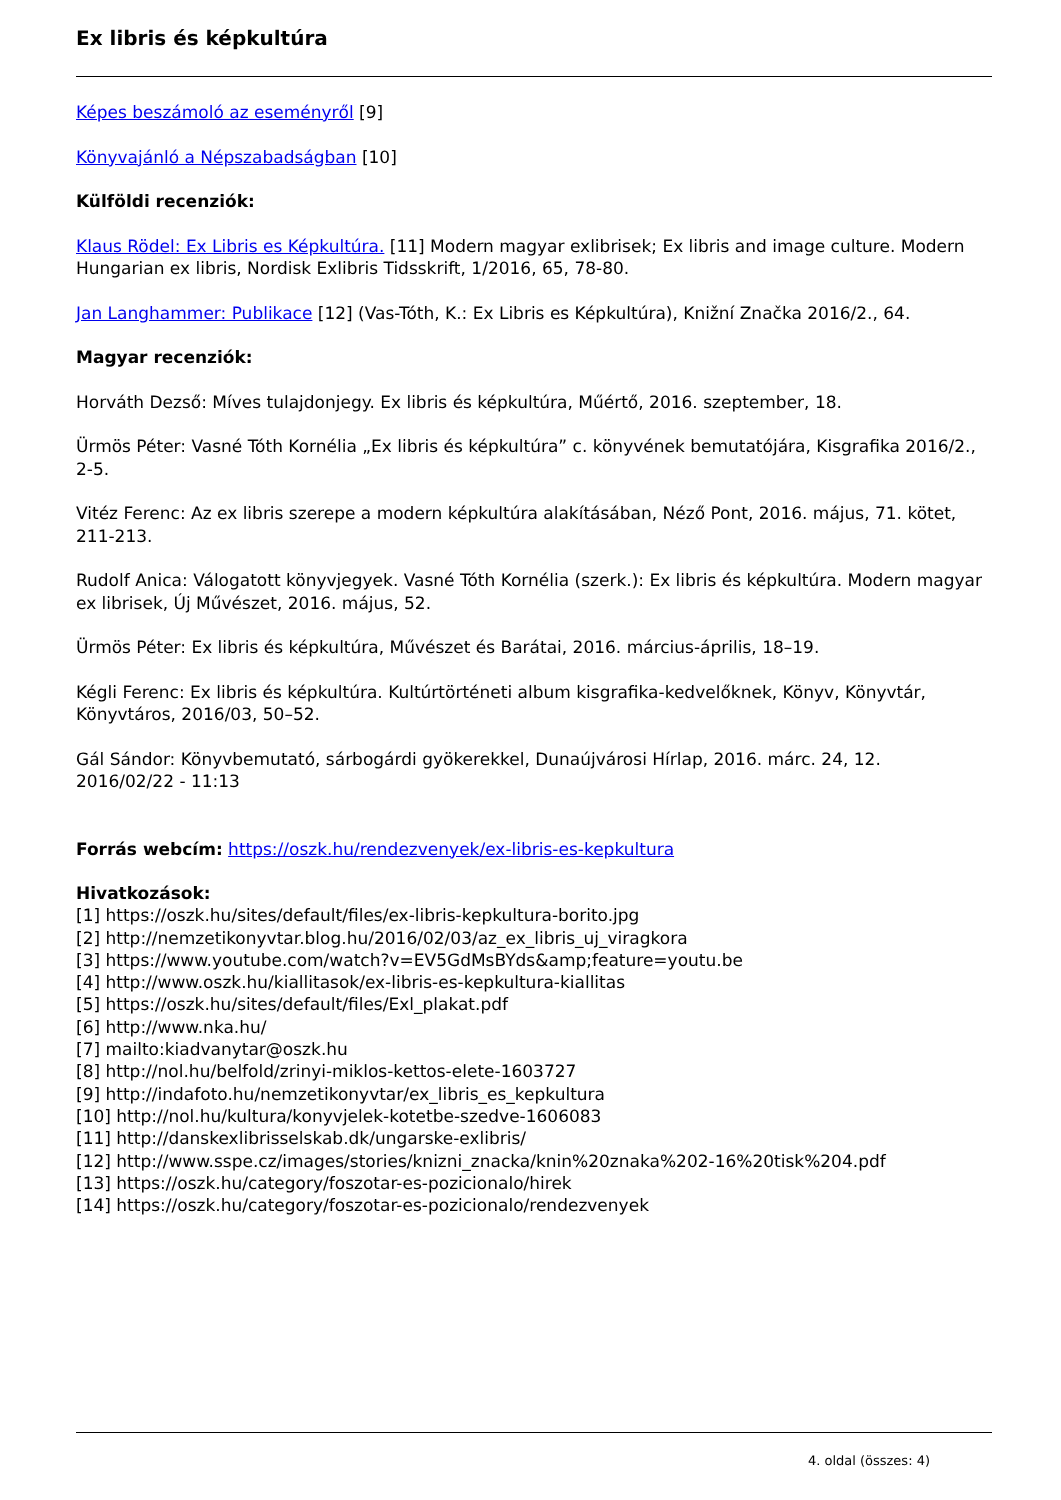Ex libris és képkultúra
Képes beszámoló az eseményről [9]
Könyvajánló a Népszabadságban [10]
Külföldi recenziók:
Klaus Rödel: Ex Libris es Képkultúra. [11] Modern magyar exlibrisek; Ex libris and image culture. Modern Hungarian ex libris, Nordisk Exlibris Tidsskrift, 1/2016, 65, 78-80.
Jan Langhammer: Publikace [12] (Vas-Tóth, K.: Ex Libris es Képkultúra), Knižní Značka 2016/2., 64.
Magyar recenziók:
Horváth Dezső: Míves tulajdonjegy. Ex libris és képkultúra, Műértő, 2016. szeptember, 18.
Ürmös Péter: Vasné Tóth Kornélia „Ex libris és képkultúra” c. könyvének bemutatójára, Kisgrafika 2016/2., 2-5.
Vitéz Ferenc: Az ex libris szerepe a modern képkultúra alakításában, Néző Pont, 2016. május, 71. kötet, 211-213.
Rudolf Anica: Válogatott könyvjegyek. Vasné Tóth Kornélia (szerk.): Ex libris és képkultúra. Modern magyar ex librisek, Új Művészet, 2016. május, 52.
Ürmös Péter: Ex libris és képkultúra, Művészet és Barátai, 2016. március-április, 18–19.
Kégli Ferenc: Ex libris és képkultúra. Kultúrtörténeti album kisgrafika-kedvelőknek, Könyv, Könyvtár, Könyvtáros, 2016/03, 50–52.
Gál Sándor: Könyvbemutató, sárbogárdi gyökerekkel, Dunaújvárosi Hírlap, 2016. márc. 24, 12.
2016/02/22 - 11:13
Forrás webcím: https://oszk.hu/rendezvenyek/ex-libris-es-kepkultura
Hivatkozások:
[1] https://oszk.hu/sites/default/files/ex-libris-kepkultura-borito.jpg
[2] http://nemzetikonyvtar.blog.hu/2016/02/03/az_ex_libris_uj_viragkora
[3] https://www.youtube.com/watch?v=EV5GdMsBYds&amp;feature=youtu.be
[4] http://www.oszk.hu/kiallitasok/ex-libris-es-kepkultura-kiallitas
[5] https://oszk.hu/sites/default/files/Exl_plakat.pdf
[6] http://www.nka.hu/
[7] mailto:kiadvanytar@oszk.hu
[8] http://nol.hu/belfold/zrinyi-miklos-kettos-elete-1603727
[9] http://indafoto.hu/nemzetikonyvtar/ex_libris_es_kepkultura
[10] http://nol.hu/kultura/konyvjelek-kotetbe-szedve-1606083
[11] http://danskexlibrisselskab.dk/ungarske-exlibris/
[12] http://www.sspe.cz/images/stories/knizni_znacka/knin%20znaka%202-16%20tisk%204.pdf
[13] https://oszk.hu/category/foszotar-es-pozicionalo/hirek
[14] https://oszk.hu/category/foszotar-es-pozicionalo/rendezvenyek
4. oldal (összes: 4)